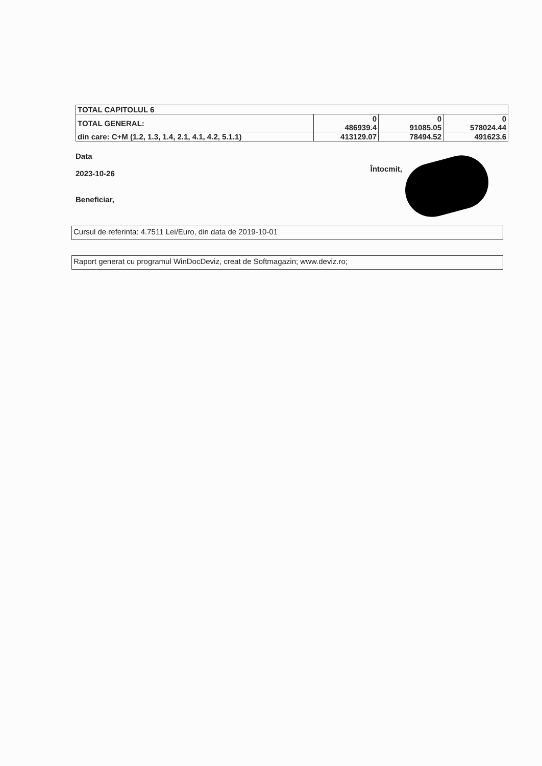| TOTAL CAPITOLUL 6 | | | |
| TOTAL GENERAL: | 0 486939.4 | 0 91085.05 | 0 578024.44 |
| din care: C+M (1.2, 1.3, 1.4, 2.1, 4.1, 4.2, 5.1.1) | 413129.07 | 78494.52 | 491623.6 |
Data
2023-10-26
Beneficiar,
Întocmit,
Cursul de referinta: 4.7511 Lei/Euro, din data de 2019-10-01
Raport generat cu programul WinDocDeviz, creat de Softmagazin; www.deviz.ro;